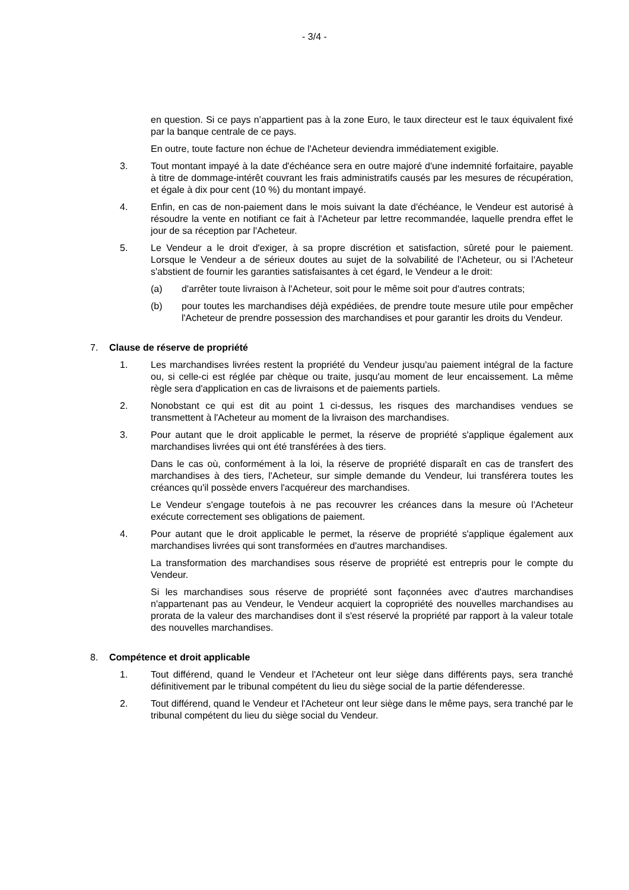- 3/4 -
en question. Si ce pays n’appartient pas à la zone Euro, le taux directeur est le taux équivalent fixé par la banque centrale de ce pays.
En outre, toute facture non échue de l'Acheteur deviendra immédiatement exigible.
3. Tout montant impayé à la date d'échéance sera en outre majoré d'une indemnité forfaitaire, payable à titre de dommage-intérêt couvrant les frais administratifs causés par les mesures de récupération, et égale à dix pour cent (10 %) du montant impayé.
4. Enfin, en cas de non-paiement dans le mois suivant la date d'échéance, le Vendeur est autorisé à résoudre la vente en notifiant ce fait à l'Acheteur par lettre recommandée, laquelle prendra effet le jour de sa réception par l'Acheteur.
5. Le Vendeur a le droit d'exiger, à sa propre discrétion et satisfaction, sûreté pour le paiement. Lorsque le Vendeur a de sérieux doutes au sujet de la solvabilité de l'Acheteur, ou si l'Acheteur s'abstient de fournir les garanties satisfaisantes à cet égard, le Vendeur a le droit:
(a) d'arrêter toute livraison à l'Acheteur, soit pour le même soit pour d'autres contrats;
(b) pour toutes les marchandises déjà expédiées, de prendre toute mesure utile pour empêcher l'Acheteur de prendre possession des marchandises et pour garantir les droits du Vendeur.
7. Clause de réserve de propriété
1. Les marchandises livrées restent la propriété du Vendeur jusqu'au paiement intégral de la facture ou, si celle-ci est réglée par chèque ou traite, jusqu'au moment de leur encaissement. La même règle sera d'application en cas de livraisons et de paiements partiels.
2. Nonobstant ce qui est dit au point 1 ci-dessus, les risques des marchandises vendues se transmettent à l'Acheteur au moment de la livraison des marchandises.
3. Pour autant que le droit applicable le permet, la réserve de propriété s'applique également aux marchandises livrées qui ont été transférées à des tiers.
Dans le cas où, conformément à la loi, la réserve de propriété disparaît en cas de transfert des marchandises à des tiers, l'Acheteur, sur simple demande du Vendeur, lui transférera toutes les créances qu'il possède envers l'acquéreur des marchandises.
Le Vendeur s'engage toutefois à ne pas recouvrer les créances dans la mesure où l'Acheteur exécute correctement ses obligations de paiement.
4. Pour autant que le droit applicable le permet, la réserve de propriété s'applique également aux marchandises livrées qui sont transformées en d'autres marchandises.
La transformation des marchandises sous réserve de propriété est entrepris pour le compte du Vendeur.
Si les marchandises sous réserve de propriété sont façonnées avec d'autres marchandises n'appartenant pas au Vendeur, le Vendeur acquiert la copropriété des nouvelles marchandises au prorata de la valeur des marchandises dont il s'est réservé la propriété par rapport à la valeur totale des nouvelles marchandises.
8. Compétence et droit applicable
1. Tout différend, quand le Vendeur et l'Acheteur ont leur siège dans différents pays, sera tranché définitivement par le tribunal compétent du lieu du siège social de la partie défenderesse.
2. Tout différend, quand le Vendeur et l'Acheteur ont leur siège dans le même pays, sera tranché par le tribunal compétent du lieu du siège social du Vendeur.